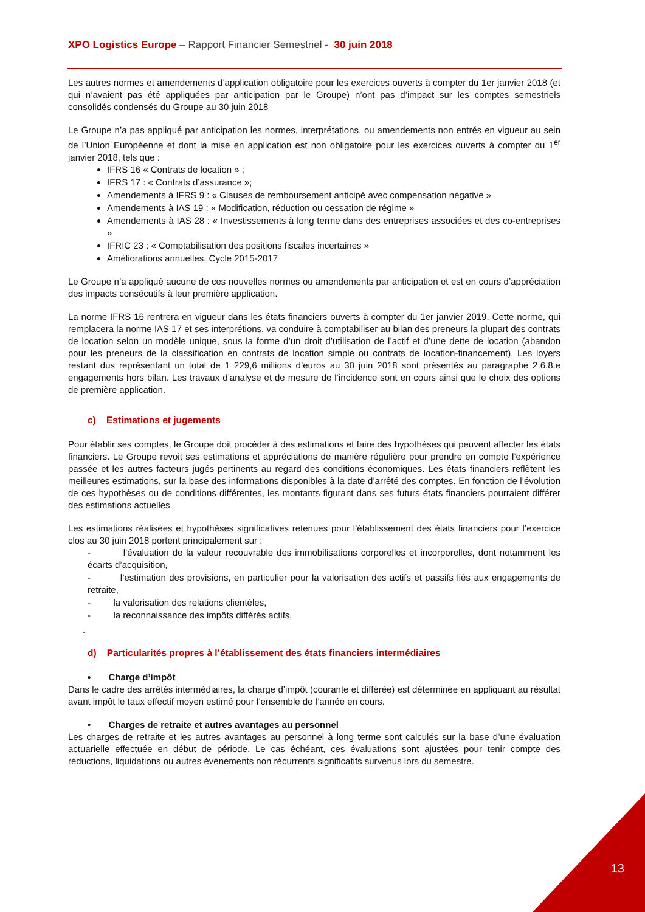XPO Logistics Europe – Rapport Financier Semestriel - 30 juin 2018
Les autres normes et amendements d’application obligatoire pour les exercices ouverts à compter du 1er janvier 2018 (et qui n’avaient pas été appliquées par anticipation par le Groupe) n’ont pas d’impact sur les comptes semestriels consolidés condensés du Groupe au 30 juin 2018
Le Groupe n’a pas appliqué par anticipation les normes, interprétations, ou amendements non entrés en vigueur au sein de l’Union Européenne et dont la mise en application est non obligatoire pour les exercices ouverts à compter du 1<sup>er</sup> janvier 2018, tels que :
IFRS 16 « Contrats de location » ;
IFRS 17 : « Contrats d’assurance »;
Amendements à IFRS 9 : « Clauses de remboursement anticipé avec compensation négative »
Amendements à IAS 19 : « Modification, réduction ou cessation de régime »
Amendements à IAS 28 : « Investissements à long terme dans des entreprises associées et des co-entreprises »
IFRIC 23 : « Comptabilisation des positions fiscales incertaines »
Améliorations annuelles, Cycle 2015-2017
Le Groupe n’a appliqué aucune de ces nouvelles normes ou amendements par anticipation et est en cours d’appréciation des impacts consécutifs à leur première application.
La norme IFRS 16 rentrera en vigueur dans les états financiers ouverts à compter du 1er janvier 2019. Cette norme, qui remplacera la norme IAS 17 et ses interprétions, va conduire à comptabiliser au bilan des preneurs la plupart des contrats de location selon un modèle unique, sous la forme d’un droit d’utilisation de l’actif et d’une dette de location (abandon pour les preneurs de la classification en contrats de location simple ou contrats de location-financement). Les loyers restant dus représentant un total de 1 229,6 millions d’euros au 30 juin 2018 sont présentés au paragraphe 2.6.8.e engagements hors bilan. Les travaux d’analyse et de mesure de l’incidence sont en cours ainsi que le choix des options de première application.
c) Estimations et jugements
Pour établir ses comptes, le Groupe doit procéder à des estimations et faire des hypothèses qui peuvent affecter les états financiers. Le Groupe revoit ses estimations et appréciations de manière régulière pour prendre en compte l’expérience passée et les autres facteurs jugés pertinents au regard des conditions économiques. Les états financiers reflètent les meilleures estimations, sur la base des informations disponibles à la date d’arrêté des comptes. En fonction de l’évolution de ces hypothèses ou de conditions différentes, les montants figurant dans ses futurs états financiers pourraient différer des estimations actuelles.
Les estimations réalisées et hypothèses significatives retenues pour l’établissement des états financiers pour l’exercice clos au 30 juin 2018 portent principalement sur :
- l’évaluation de la valeur recouvrable des immobilisations corporelles et incorporelles, dont notamment les écarts d’acquisition,
- l’estimation des provisions, en particulier pour la valorisation des actifs et passifs liés aux engagements de retraite,
- la valorisation des relations clientèles,
- la reconnaissance des impôts différés actifs.
.
d) Particularités propres à l’établissement des états financiers intermédiaires
• Charge d’impôt
Dans le cadre des arrêtés intermédiaires, la charge d’impôt (courante et différée) est déterminée en appliquant au résultat avant impôt le taux effectif moyen estimé pour l’ensemble de l’année en cours.
• Charges de retraite et autres avantages au personnel
Les charges de retraite et les autres avantages au personnel à long terme sont calculés sur la base d’une évaluation actuarielle effectuée en début de période. Le cas échéant, ces évaluations sont ajustées pour tenir compte des réductions, liquidations ou autres événements non récurrents significatifs survenus lors du semestre.
13